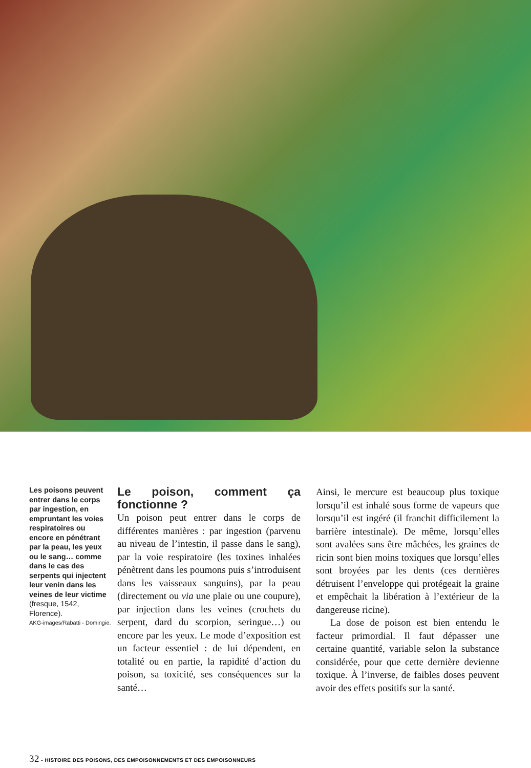Les poisons peuvent entrer dans le corps par ingestion, en empruntant les voies respiratoires ou encore en pénétrant par la peau, les yeux ou le sang… comme dans le cas des serpents qui injectent leur venin dans les veines de leur victime (fresque, 1542, Florence).
AKG-images/Rabatti - Domingie.
Le poison, comment ça fonctionne ?
Un poison peut entrer dans le corps de différentes manières : par ingestion (parvenu au niveau de l’intestin, il passe dans le sang), par la voie respiratoire (les toxines inhalées pénètrent dans les poumons puis s’introduisent dans les vaisseaux sanguins), par la peau (directement ou via une plaie ou une coupure), par injection dans les veines (crochets du serpent, dard du scorpion, seringue…) ou encore par les yeux. Le mode d’exposition est un facteur essentiel : de lui dépendent, en totalité ou en partie, la rapidité d’action du poison, sa toxicité, ses conséquences sur la santé…
Ainsi, le mercure est beaucoup plus toxique lorsqu’il est inhalé sous forme de vapeurs que lorsqu’il est ingéré (il franchit difficilement la barrière intestinale). De même, lorsqu’elles sont avalées sans être mâchées, les graines de ricin sont bien moins toxiques que lorsqu’elles sont broyées par les dents (ces dernières détruisent l’enveloppe qui protégeait la graine et empêchait la libération à l’extérieur de la dangereuse ricine).
La dose de poison est bien entendu le facteur primordial. Il faut dépasser une certaine quantité, variable selon la substance considérée, pour que cette dernière devienne toxique. À l’inverse, de faibles doses peuvent avoir des effets positifs sur la santé.
32 - HISTOIRE DES POISONS, DES EMPOISONNEMENTS ET DES EMPOISONNEURS